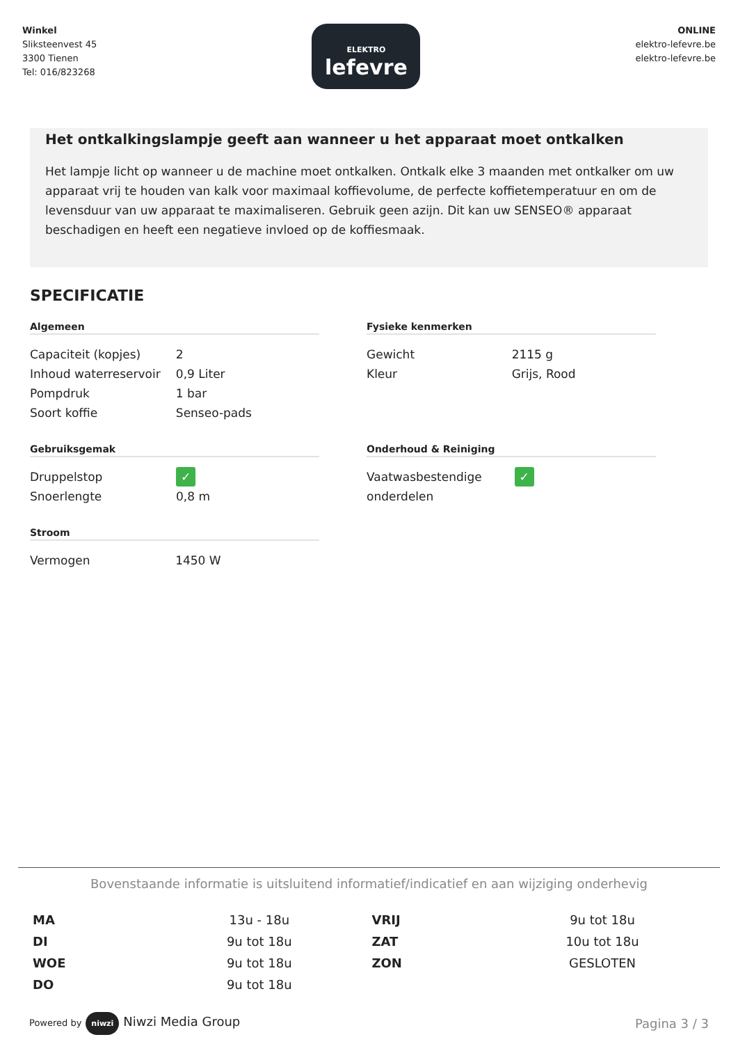Winkel
Sliksteenvest 45
3300 Tienen
Tel: 016/823268
ELEKTRO
lefevre
ONLINE
elektro-lefevre.be
elektro-lefevre.be
Het ontkalkingslampje geeft aan wanneer u het apparaat moet ontkalken
Het lampje licht op wanneer u de machine moet ontkalken. Ontkalk elke 3 maanden met ontkalker om uw apparaat vrij te houden van kalk voor maximaal koffievolume, de perfecte koffietemperatuur en om de levensduur van uw apparaat te maximaliseren. Gebruik geen azijn. Dit kan uw SENSEO® apparaat beschadigen en heeft een negatieve invloed op de koffiesmaak.
SPECIFICATIE
Algemeen
| Capaciteit (kopjes) | 2 |
| Inhoud waterreservoir | 0,9 Liter |
| Pompdruk | 1 bar |
| Soort koffie | Senseo-pads |
Fysieke kenmerken
| Gewicht | 2115 g |
| Kleur | Grijs, Rood |
Gebruiksgemak
| Druppelstop | ✓ |
| Snoerlengte | 0,8 m |
Onderhoud & Reiniging
| Vaatwasbestendige onderdelen | ✓ |
Stroom
| Vermogen | 1450 W |
Bovenstaande informatie is uitsluitend informatief/indicatief en aan wijziging onderhevig
| MA | 13u - 18u | VRIJ | 9u tot 18u |
| DI | 9u tot 18u | ZAT | 10u tot 18u |
| WOE | 9u tot 18u | ZON | GESLOTEN |
| DO | 9u tot 18u | | |
Powered by niwzi Niwzi Media Group
Pagina 3 / 3